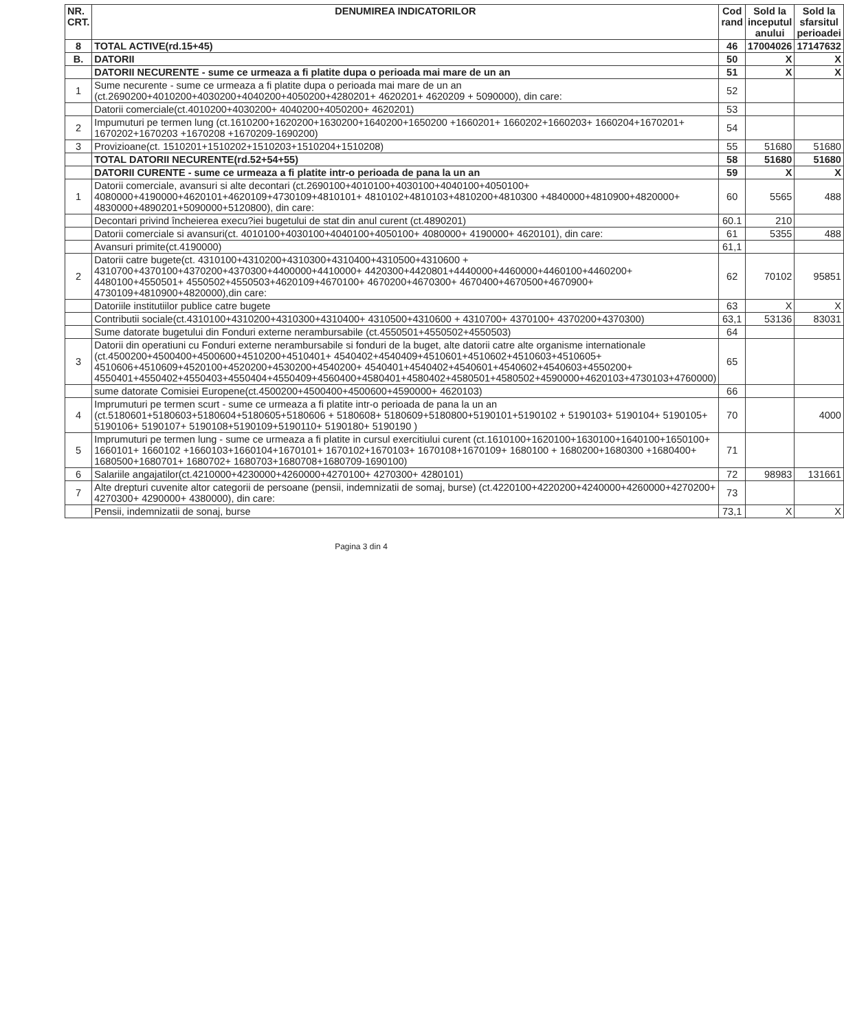| NR. CRT. | DENUMIREA INDICATORILOR | Cod rand | Sold la inceputul anului | Sold la sfarsitul perioadei |
| --- | --- | --- | --- | --- |
| 8 | TOTAL ACTIVE(rd.15+45) | 46 | 17004026 | 17147632 |
| B. | DATORII | 50 | X | X |
| | DATORII NECURENTE - sume ce urmeaza a fi platite dupa o perioada mai mare de un an | 51 | X | X |
| 1 | Sume necurente - sume ce urmeaza a fi platite dupa o perioada mai mare de un an (ct.2690200+4010200+4030200+4040200+4050200+4280201+ 4620201+ 4620209 + 5090000), din care: | 52 | | |
| | Datorii comerciale(ct.4010200+4030200+ 4040200+4050200+ 4620201) | 53 | | |
| 2 | Impumuturi pe termen lung (ct.1610200+1620200+1630200+1640200+1650200 +1660201+ 1660202+1660203+ 1660204+1670201+ 1670202+1670203 +1670208 +1670209-1690200) | 54 | | |
| 3 | Provizioane(ct. 1510201+1510202+1510203+1510204+1510208) | 55 | 51680 | 51680 |
| | TOTAL DATORII NECURENTE(rd.52+54+55) | 58 | 51680 | 51680 |
| | DATORII CURENTE - sume ce urmeaza a fi platite intr-o perioada de pana la un an | 59 | X | X |
| 1 | Datorii comerciale, avansuri si alte decontari (ct.2690100+4010100+4030100+4040100+4050100+ 4080000+4190000+4620101+4620109+4730109+4810101+ 4810102+4810103+4810200+4810300 +4840000+4810900+4820000+ 4830000+4890201+5090000+5120800), din care: | 60 | 5565 | 488 |
| | Decontari privind încheierea execu?iei bugetului de stat din anul curent (ct.4890201) | 60.1 | 210 | |
| | Datorii comerciale si avansuri(ct. 4010100+4030100+4040100+4050100+ 4080000+ 4190000+ 4620101), din care: | 61 | 5355 | 488 |
| | Avansuri primite(ct.4190000) | 61,1 | | |
| 2 | Datorii catre bugete(ct. 4310100+4310200+4310300+4310400+4310500+4310600 + 4310700+4370100+4370200+4370300+4400000+4410000+ 4420300+4420801+4440000+4460000+4460100+4460200+ 4480100+4550501+ 4550502+4550503+4620109+4670100+ 4670200+4670300+ 4670400+4670500+4670900+ 4730109+4810900+4820000),din care: | 62 | 70102 | 95851 |
| | Datoriile institutiilor publice catre bugete | 63 | X | X |
| | Contributii sociale(ct.4310100+4310200+4310300+4310400+ 4310500+4310600 + 4310700+ 4370100+ 4370200+4370300) | 63,1 | 53136 | 83031 |
| | Sume datorate bugetului din Fonduri externe nerambursabile (ct.4550501+4550502+4550503) | 64 | | |
| 3 | Datorii din operatiuni cu Fonduri externe nerambursabile si fonduri de la buget, alte datorii catre alte organisme internationale (ct.4500200+4500400+4500600+4510200+4510401+ 4540402+4540409+4510601+4510602+4510603+4510605+ 4510606+4510609+4520100+4520200+4530200+4540200+ 4540401+4540402+4540601+4540602+4540603+4550200+ 4550401+4550402+4550403+4550404+4550409+4560400+4580401+4580402+4580501+4580502+4590000+4620103+4730103+4760000) | 65 | | |
| | sume datorate Comisiei Europene(ct.4500200+4500400+4500600+4590000+ 4620103) | 66 | | |
| 4 | Imprumuturi pe termen scurt - sume ce urmeaza a fi platite intr-o perioada de pana la un an (ct.5180601+5180603+5180604+5180605+5180606 + 5180608+ 5180609+5180800+5190101+5190102 + 5190103+ 5190104+ 5190105+ 5190106+ 5190107+ 5190108+5190109+5190110+ 5190180+ 5190190 ) | 70 | | 4000 |
| 5 | Imprumuturi pe termen lung - sume ce urmeaza a fi platite in cursul exercitiului curent (ct.1610100+1620100+1630100+1640100+1650100+ 1660101+ 1660102 +1660103+1660104+1670101+ 1670102+1670103+ 1670108+1670109+ 1680100 + 1680200+1680300 +1680400+ 1680500+1680701+ 1680702+ 1680703+1680708+1680709-1690100) | 71 | | |
| 6 | Salariile angajatilor(ct.4210000+4230000+4260000+4270100+ 4270300+ 4280101) | 72 | 98983 | 131661 |
| 7 | Alte drepturi cuvenite altor categorii de persoane (pensii, indemnizatii de somaj, burse) (ct.4220100+4220200+4240000+4260000+4270200+ 4270300+ 4290000+ 4380000), din care: | 73 | | |
| | Pensii, indemnizatii de sonaj, burse | 73,1 | X | X |
Pagina 3 din 4